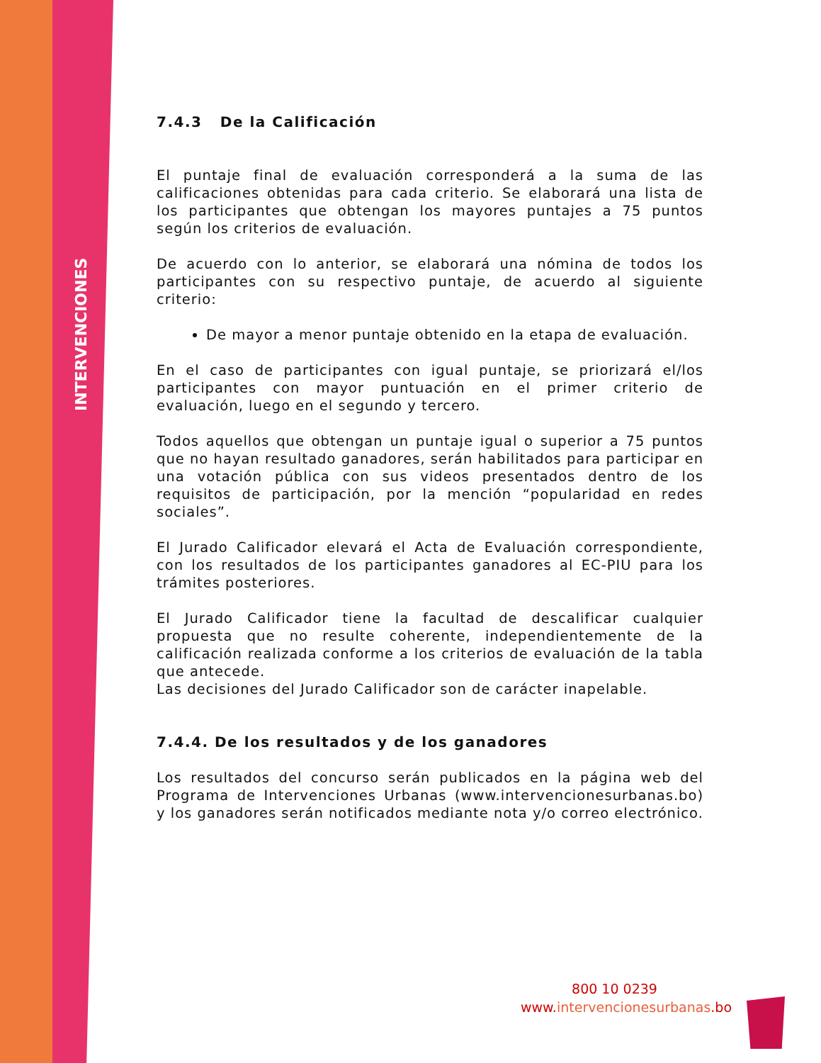INTERVENCIONES urbanas
7.4.3 De la Calificación
El puntaje final de evaluación corresponderá a la suma de las calificaciones obtenidas para cada criterio. Se elaborará una lista de los participantes que obtengan los mayores puntajes a 75 puntos según los criterios de evaluación.
De acuerdo con lo anterior, se elaborará una nómina de todos los participantes con su respectivo puntaje, de acuerdo al siguiente criterio:
De mayor a menor puntaje obtenido en la etapa de evaluación.
En el caso de participantes con igual puntaje, se priorizará el/los participantes con mayor puntuación en el primer criterio de evaluación, luego en el segundo y tercero.
Todos aquellos que obtengan un puntaje igual o superior a 75 puntos que no hayan resultado ganadores, serán habilitados para participar en una votación pública con sus videos presentados dentro de los requisitos de participación, por la mención “popularidad en redes sociales”.
El Jurado Calificador elevará el Acta de Evaluación correspondiente, con los resultados de los participantes ganadores al EC-PIU para los trámites posteriores.
El Jurado Calificador tiene la facultad de descalificar cualquier propuesta que no resulte coherente, independientemente de la calificación realizada conforme a los criterios de evaluación de la tabla que antecede.
Las decisiones del Jurado Calificador son de carácter inapelable.
7.4.4. De los resultados y de los ganadores
Los resultados del concurso serán publicados en la página web del Programa de Intervenciones Urbanas (www.intervencionesurbanas.bo) y los ganadores serán notificados mediante nota y/o correo electrónico.
800 10 0239
www.intervencionesurbanas.bo